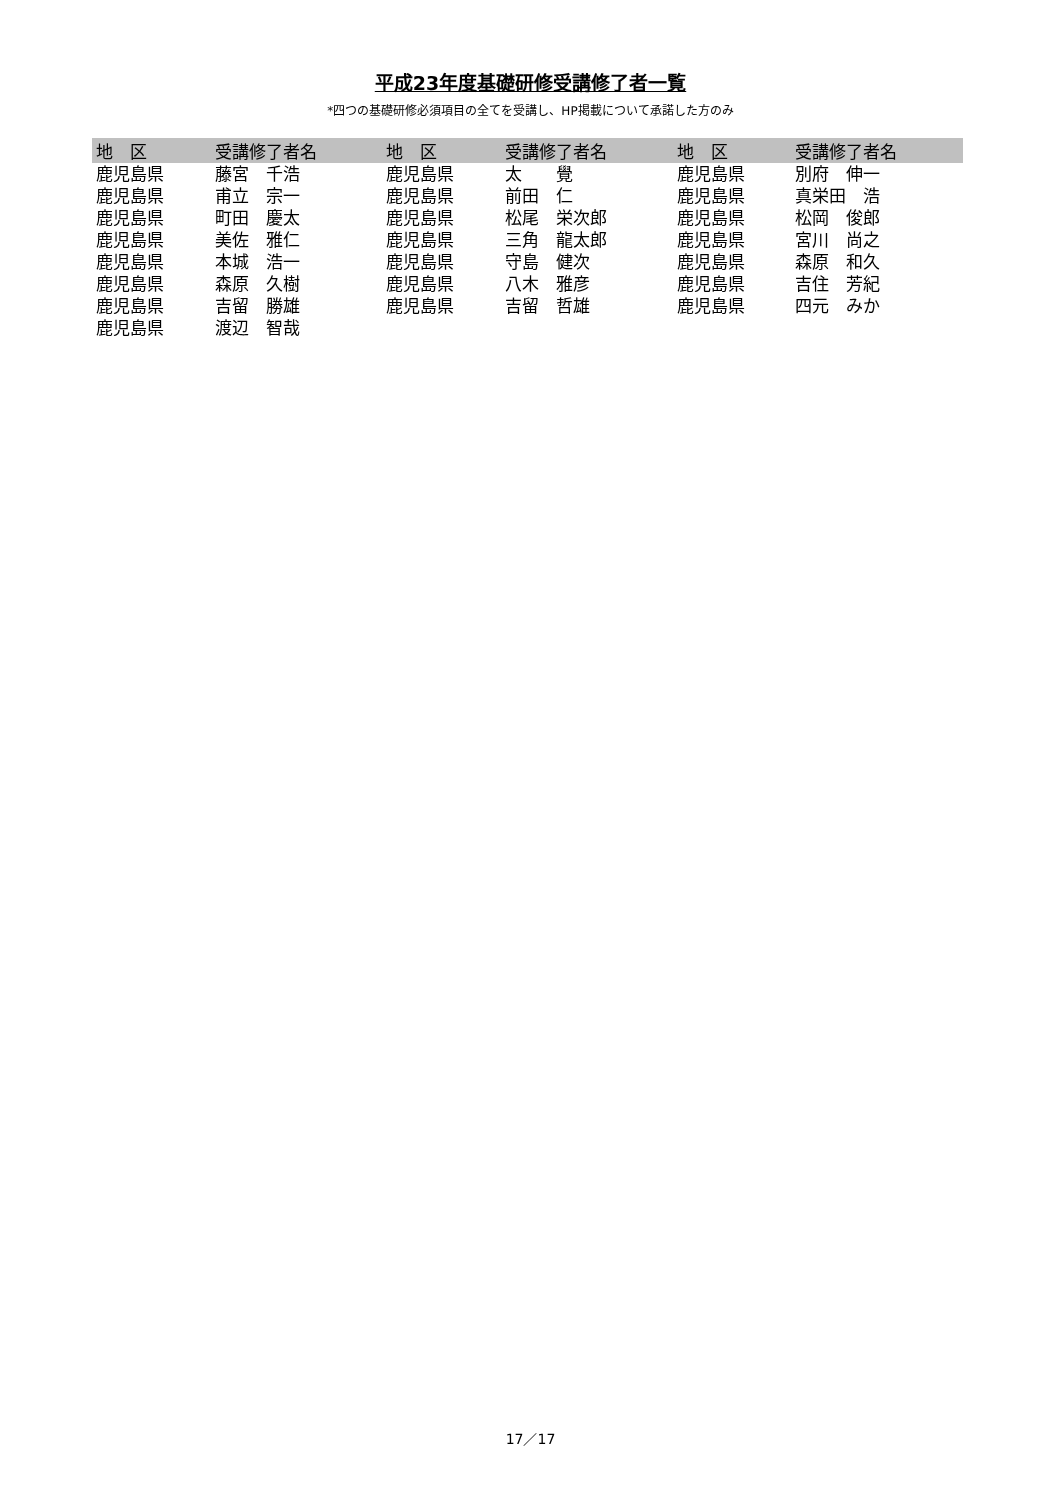平成23年度基礎研修受講修了者一覧
*四つの基礎研修必須項目の全てを受講し、HP掲載について承諾した方のみ
| 地 区 | 受講修了者名 | 地 区 | 受講修了者名 | 地 区 | 受講修了者名 |
| --- | --- | --- | --- | --- | --- |
| 鹿児島県 | 藤宮 千浩 | 鹿児島県 | 太 覺 | 鹿児島県 | 別府 伸一 |
| 鹿児島県 | 甫立 宗一 | 鹿児島県 | 前田 仁 | 鹿児島県 | 真栄田 浩 |
| 鹿児島県 | 町田 慶太 | 鹿児島県 | 松尾 栄次郎 | 鹿児島県 | 松岡 俊郎 |
| 鹿児島県 | 美佐 雅仁 | 鹿児島県 | 三角 龍太郎 | 鹿児島県 | 宮川 尚之 |
| 鹿児島県 | 本城 浩一 | 鹿児島県 | 守島 健次 | 鹿児島県 | 森原 和久 |
| 鹿児島県 | 森原 久樹 | 鹿児島県 | 八木 雅彦 | 鹿児島県 | 吉住 芳紀 |
| 鹿児島県 | 吉留 勝雄 | 鹿児島県 | 吉留 哲雄 | 鹿児島県 | 四元 みか |
| 鹿児島県 | 渡辺 智哉 | | | | |
17／17